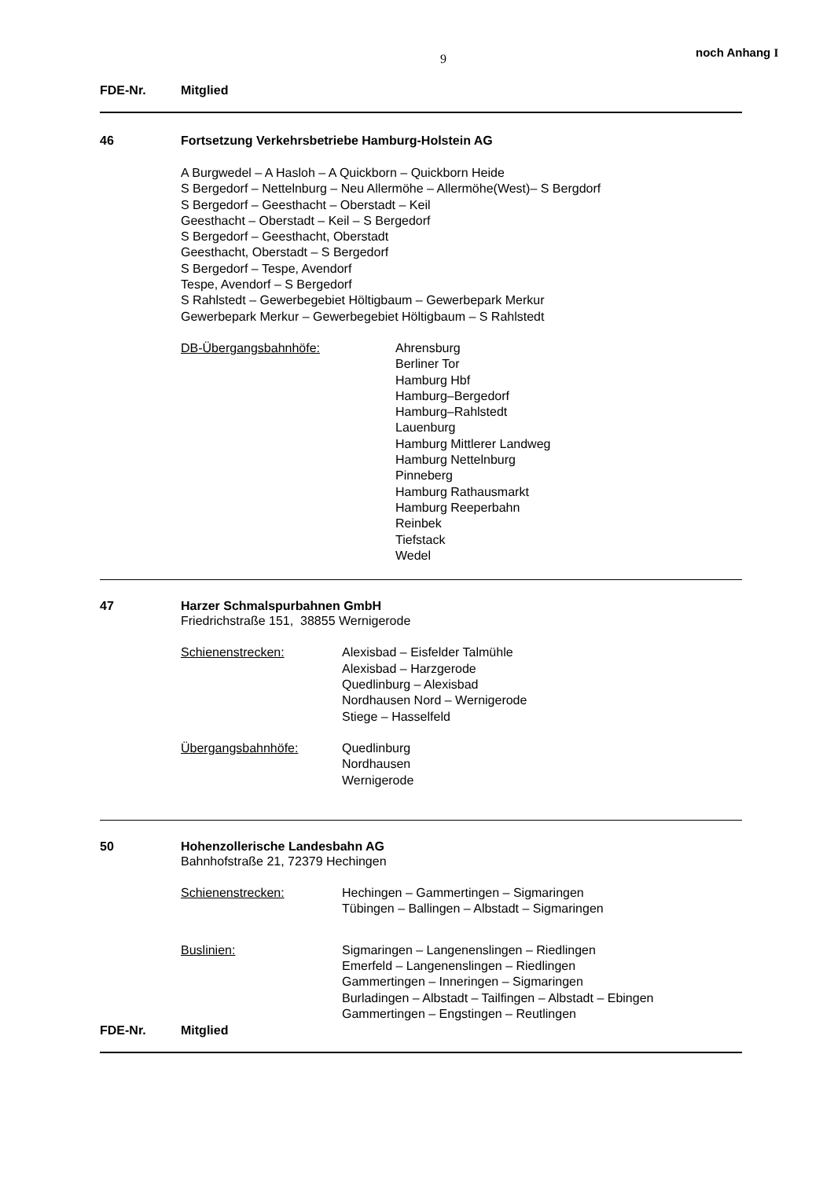9 noch Anhang I
FDE-Nr. Mitglied
46 Fortsetzung Verkehrsbetriebe Hamburg-Holstein AG
A Burgwedel – A Hasloh – A Quickborn – Quickborn Heide
S Bergedorf – Nettelnburg – Neu Allermöhe – Allermöhe(West)– S Bergdorf
S Bergedorf – Geesthacht – Oberstadt – Keil
Geesthacht – Oberstadt – Keil – S Bergedorf
S Bergedorf – Geesthacht, Oberstadt
Geesthacht, Oberstadt – S Bergedorf
S Bergedorf – Tespe, Avendorf
Tespe, Avendorf – S Bergedorf
S Rahlstedt – Gewerbegebiet Höltigbaum – Gewerbepark Merkur
Gewerbepark Merkur – Gewerbegebiet Höltigbaum – S Rahlstedt
DB-Übergangsbahnhöfe: Ahrensburg
Berliner Tor
Hamburg Hbf
Hamburg–Bergedorf
Hamburg–Rahlstedt
Lauenburg
Hamburg Mittlerer Landweg
Hamburg Nettelnburg
Pinneberg
Hamburg Rathausmarkt
Hamburg Reeperbahn
Reinbek
Tiefstack
Wedel
47 Harzer Schmalspurbahnen GmbH
Friedrichstraße 151, 38855 Wernigerode
Schienenstrecken: Alexisbad – Eisfelder Talmühle
Alexisbad – Harzgerode
Quedlinburg – Alexisbad
Nordhausen Nord – Wernigerode
Stiege – Hasselfeld
Übergangsbahnhöfe: Quedlinburg
Nordhausen
Wernigerode
50 Hohenzollerische Landesbahn AG
Bahnhofstraße 21, 72379 Hechingen
Schienenstrecken: Hechingen – Gammertingen – Sigmaringen
Tübingen – Ballingen – Albstadt – Sigmaringen
Buslinien: Sigmaringen – Langenenslingen – Riedlingen
Emerfeld – Langenenslingen – Riedlingen
Gammertingen – Inneringen – Sigmaringen
Burladingen – Albstadt – Tailfingen – Albstadt – Ebingen
Gammertingen – Engstingen – Reutlingen
FDE-Nr. Mitglied